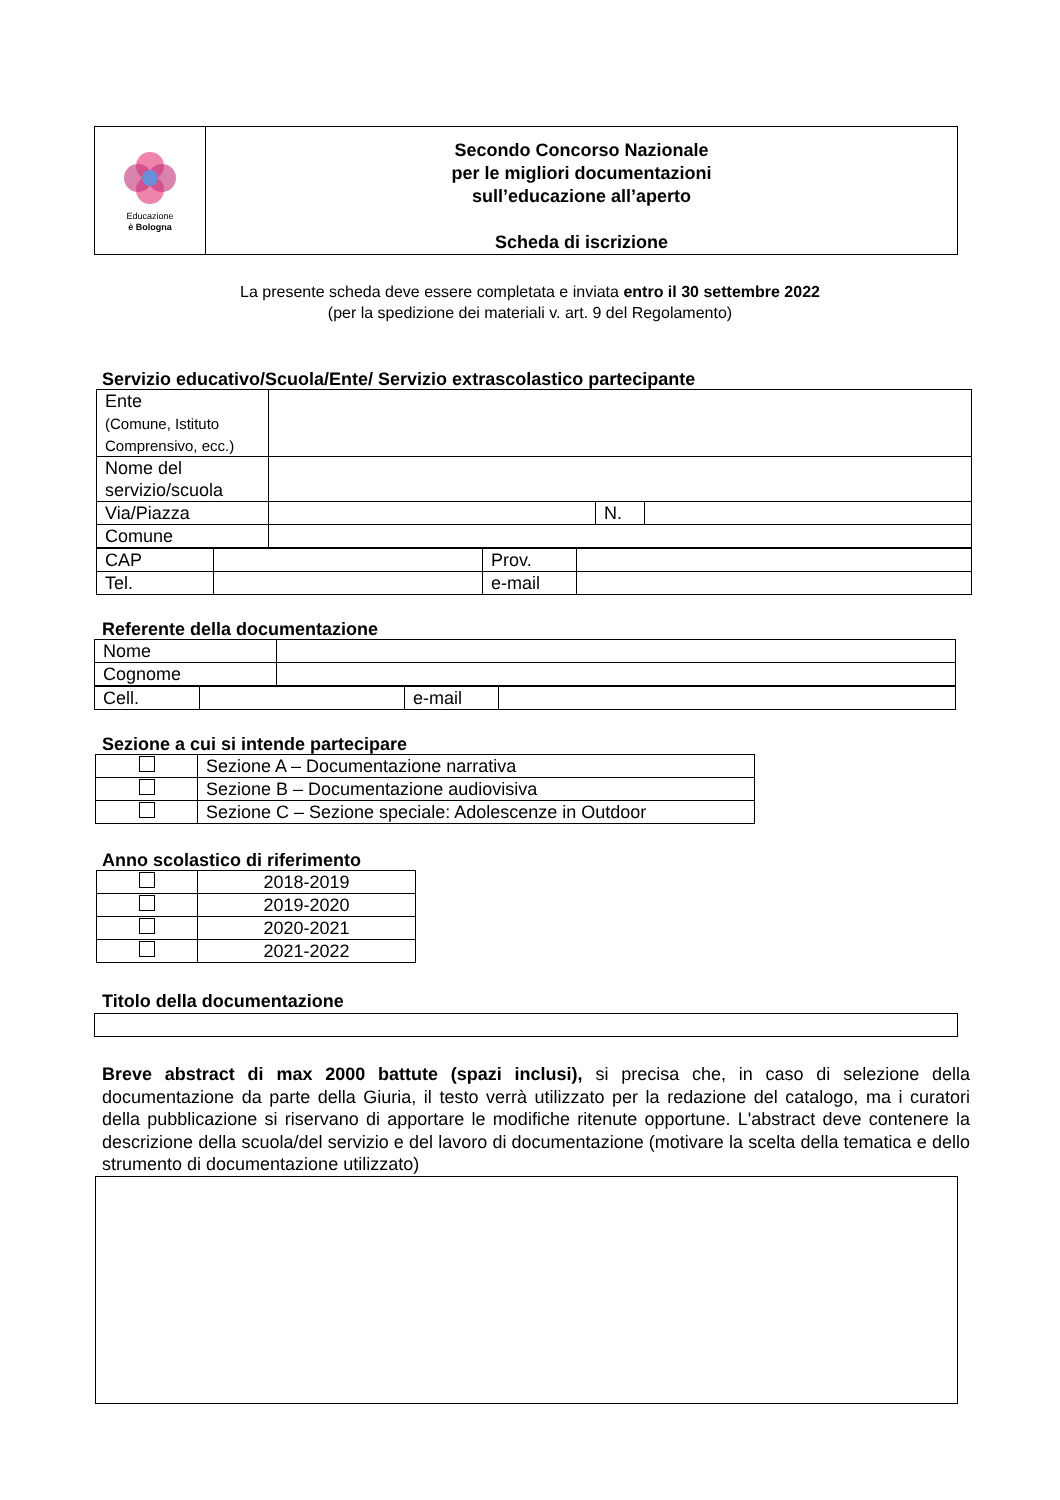| Educazione è Bologna | Secondo Concorso Nazionale per le migliori documentazioni sull’educazione all’aperto Scheda di iscrizione |
La presente scheda deve essere completata e inviata entro il 30 settembre 2022
(per la spedizione dei materiali v. art. 9 del Regolamento)
Servizio educativo/Scuola/Ente/ Servizio extrascolastico partecipante
| Ente (Comune, Istituto Comprensivo, ecc.) | | | |
| Nome del servizio/scuola | | | |
| Via/Piazza | | N. | |
| Comune | | | |
| CAP | | Prov. | |
| Tel. | | e-mail | |
Referente della documentazione
| Nome | |
| Cognome | |
| Cell. | | e-mail | |
Sezione a cui si intende partecipare
| | Sezione A – Documentazione narrativa |
| | Sezione B – Documentazione audiovisiva |
| | Sezione C – Sezione speciale: Adolescenze in Outdoor |
Anno scolastico di riferimento
| | 2018-2019 |
| | 2019-2020 |
| | 2020-2021 |
| | 2021-2022 |
Titolo della documentazione
Breve abstract di max 2000 battute (spazi inclusi), si precisa che, in caso di selezione della documentazione da parte della Giuria, il testo verrà utilizzato per la redazione del catalogo, ma i curatori della pubblicazione si riservano di apportare le modifiche ritenute opportune. L'abstract deve contenere la descrizione della scuola/del servizio e del lavoro di documentazione (motivare la scelta della tematica e dello strumento di documentazione utilizzato)